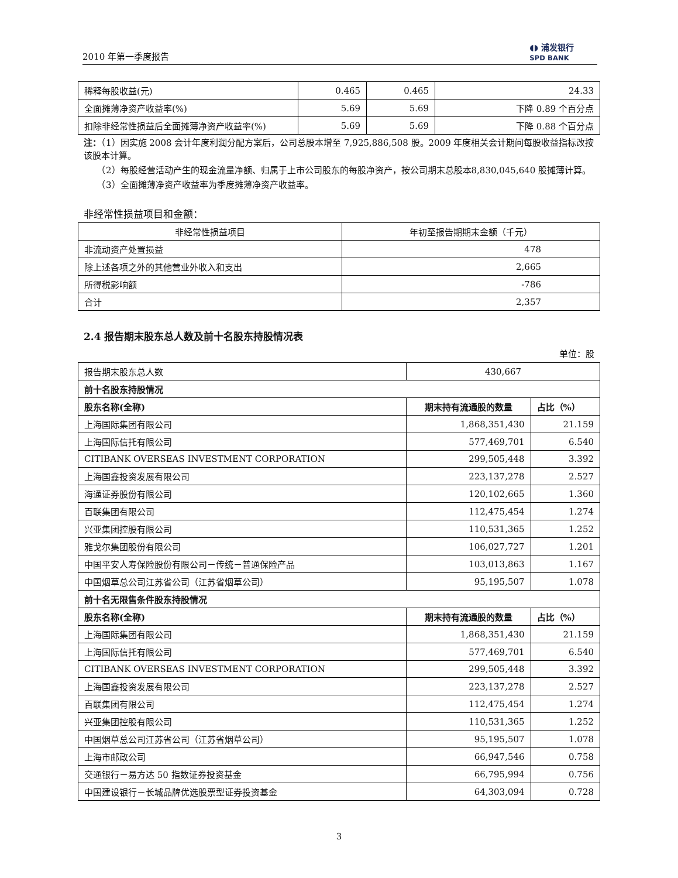2010 年第一季度报告 ◖◗ 浦发银行
SPD BANK
| 稀释每股收益(元) | 0.465 | 0.465 | 24.33 |
| 全面摊薄净资产收益率(%) | 5.69 | 5.69 | 下降 0.89 个百分点 |
| 扣除非经常性损益后全面摊薄净资产收益率(%) | 5.69 | 5.69 | 下降 0.88 个百分点 |
注：（1）因实施 2008 会计年度利润分配方案后，公司总股本增至 7,925,886,508 股。2009 年度相关会计期间每股收益指标改按该股本计算。
　　（2）每股经营活动产生的现金流量净额、归属于上市公司股东的每股净资产，按公司期末总股本8,830,045,640 股摊薄计算。
　　（3）全面摊薄净资产收益率为季度摊薄净资产收益率。
非经常性损益项目和金额：
| 非经常性损益项目 | 年初至报告期期末金额（千元） |
| 非流动资产处置损益 | 478 |
| 除上述各项之外的其他营业外收入和支出 | 2,665 |
| 所得税影响额 | -786 |
| 合计 | 2,357 |
2.4 报告期末股东总人数及前十名股东持股情况表
单位：股
| 报告期末股东总人数 | 430,667 | |
| 前十名股东持股情况 | | |
| 股东名称(全称) | 期末持有流通股的数量 | 占比（%） |
| 上海国际集团有限公司 | 1,868,351,430 | 21.159 |
| 上海国际信托有限公司 | 577,469,701 | 6.540 |
| CITIBANK OVERSEAS INVESTMENT CORPORATION | 299,505,448 | 3.392 |
| 上海国鑫投资发展有限公司 | 223,137,278 | 2.527 |
| 海通证券股份有限公司 | 120,102,665 | 1.360 |
| 百联集团有限公司 | 112,475,454 | 1.274 |
| 兴亚集团控股有限公司 | 110,531,365 | 1.252 |
| 雅戈尔集团股份有限公司 | 106,027,727 | 1.201 |
| 中国平安人寿保险股份有限公司－传统－普通保险产品 | 103,013,863 | 1.167 |
| 中国烟草总公司江苏省公司（江苏省烟草公司） | 95,195,507 | 1.078 |
| 前十名无限售条件股东持股情况 | | |
| 股东名称(全称) | 期末持有流通股的数量 | 占比（%） |
| 上海国际集团有限公司 | 1,868,351,430 | 21.159 |
| 上海国际信托有限公司 | 577,469,701 | 6.540 |
| CITIBANK OVERSEAS INVESTMENT CORPORATION | 299,505,448 | 3.392 |
| 上海国鑫投资发展有限公司 | 223,137,278 | 2.527 |
| 百联集团有限公司 | 112,475,454 | 1.274 |
| 兴亚集团控股有限公司 | 110,531,365 | 1.252 |
| 中国烟草总公司江苏省公司（江苏省烟草公司） | 95,195,507 | 1.078 |
| 上海市邮政公司 | 66,947,546 | 0.758 |
| 交通银行－易方达 50 指数证券投资基金 | 66,795,994 | 0.756 |
| 中国建设银行－长城品牌优选股票型证券投资基金 | 64,303,094 | 0.728 |
3